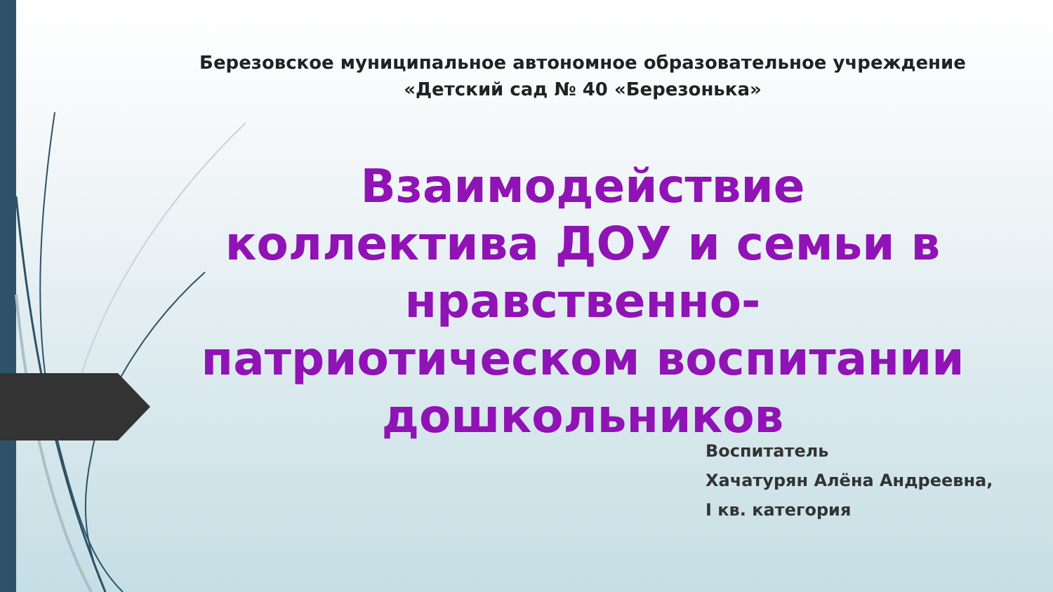Березовское муниципальное автономное образовательное учреждение
«Детский сад № 40 «Березонька»
Взаимодействие коллектива ДОУ и семьи в нравственно-патриотическом воспитании дошкольников
Воспитатель
Хачатурян Алёна Андреевна,
I кв. категория